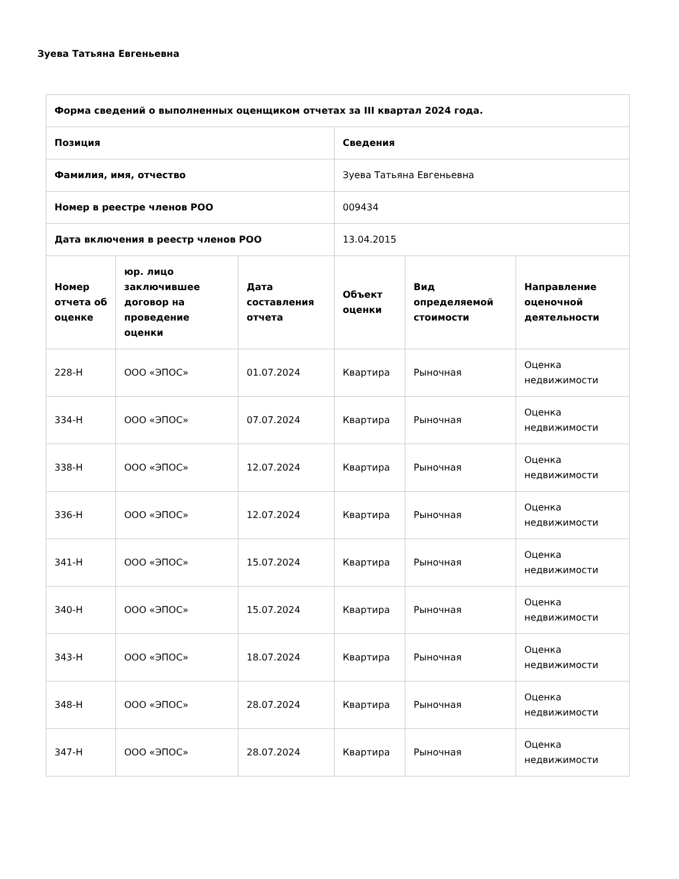Зуева Татьяна Евгеньевна
| Форма сведений о выполненных оценщиком отчетах за III квартал 2024 года. | | | | | |
| --- | --- | --- | --- | --- | --- |
| Позиция | | | Сведения | | |
| Фамилия, имя, отчество | | | Зуева Татьяна Евгеньевна | | |
| Номер в реестре членов РОО | | | 009434 | | |
| Дата включения в реестр членов РОО | | | 13.04.2015 | | |
| Номер отчета об оценке | юр. лицо заключившее договор на проведение оценки | Дата составления отчета | Объект оценки | Вид определяемой стоимости | Направление оценочной деятельности |
| 228-Н | ООО «ЭПОС» | 01.07.2024 | Квартира | Рыночная | Оценка недвижимости |
| 334-Н | ООО «ЭПОС» | 07.07.2024 | Квартира | Рыночная | Оценка недвижимости |
| 338-Н | ООО «ЭПОС» | 12.07.2024 | Квартира | Рыночная | Оценка недвижимости |
| 336-Н | ООО «ЭПОС» | 12.07.2024 | Квартира | Рыночная | Оценка недвижимости |
| 341-Н | ООО «ЭПОС» | 15.07.2024 | Квартира | Рыночная | Оценка недвижимости |
| 340-Н | ООО «ЭПОС» | 15.07.2024 | Квартира | Рыночная | Оценка недвижимости |
| 343-Н | ООО «ЭПОС» | 18.07.2024 | Квартира | Рыночная | Оценка недвижимости |
| 348-Н | ООО «ЭПОС» | 28.07.2024 | Квартира | Рыночная | Оценка недвижимости |
| 347-Н | ООО «ЭПОС» | 28.07.2024 | Квартира | Рыночная | Оценка недвижимости |